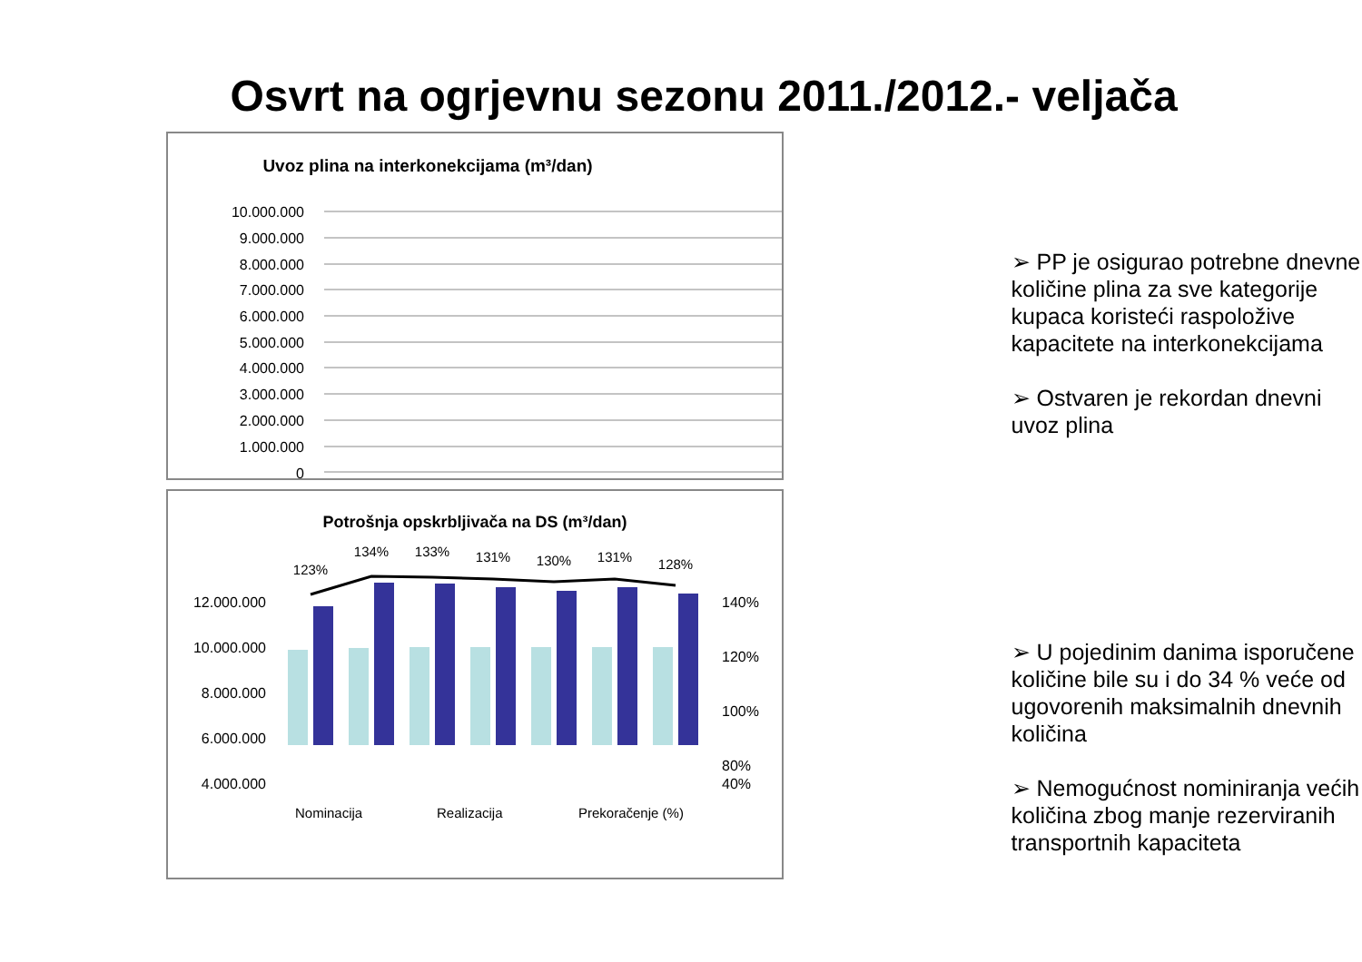Osvrt na ogrjevnu sezonu 2011./2012.- veljača
Uvoz plina na interkonekcijama (m³/dan)
10.000.000
9.000.000
8.000.000
7.000.000
6.000.000
5.000.000
4.000.000
3.000.000
2.000.000
1.000.000
0
Potrošnja opskrbljivača na DS (m³/dan)
12.000.000
10.000.000
8.000.000
6.000.000
4.000.000
140%
120%
100%
80%
40%
123%
134%
133%
131%
130%
131%
128%
Nominacija
Realizacija
Prekoračenje (%)
➢ PP je osigurao potrebne dnevne količine plina za sve kategorije kupaca koristeći raspoložive kapacitete na interkonekcijama
➢ Ostvaren je rekordan dnevni uvoz plina
➢ U pojedinim danima isporučene količine bile su i do 34 % veće od ugovorenih maksimalnih dnevnih količina
➢ Nemogućnost nominiranja većih količina zbog manje rezerviranih transportnih kapaciteta